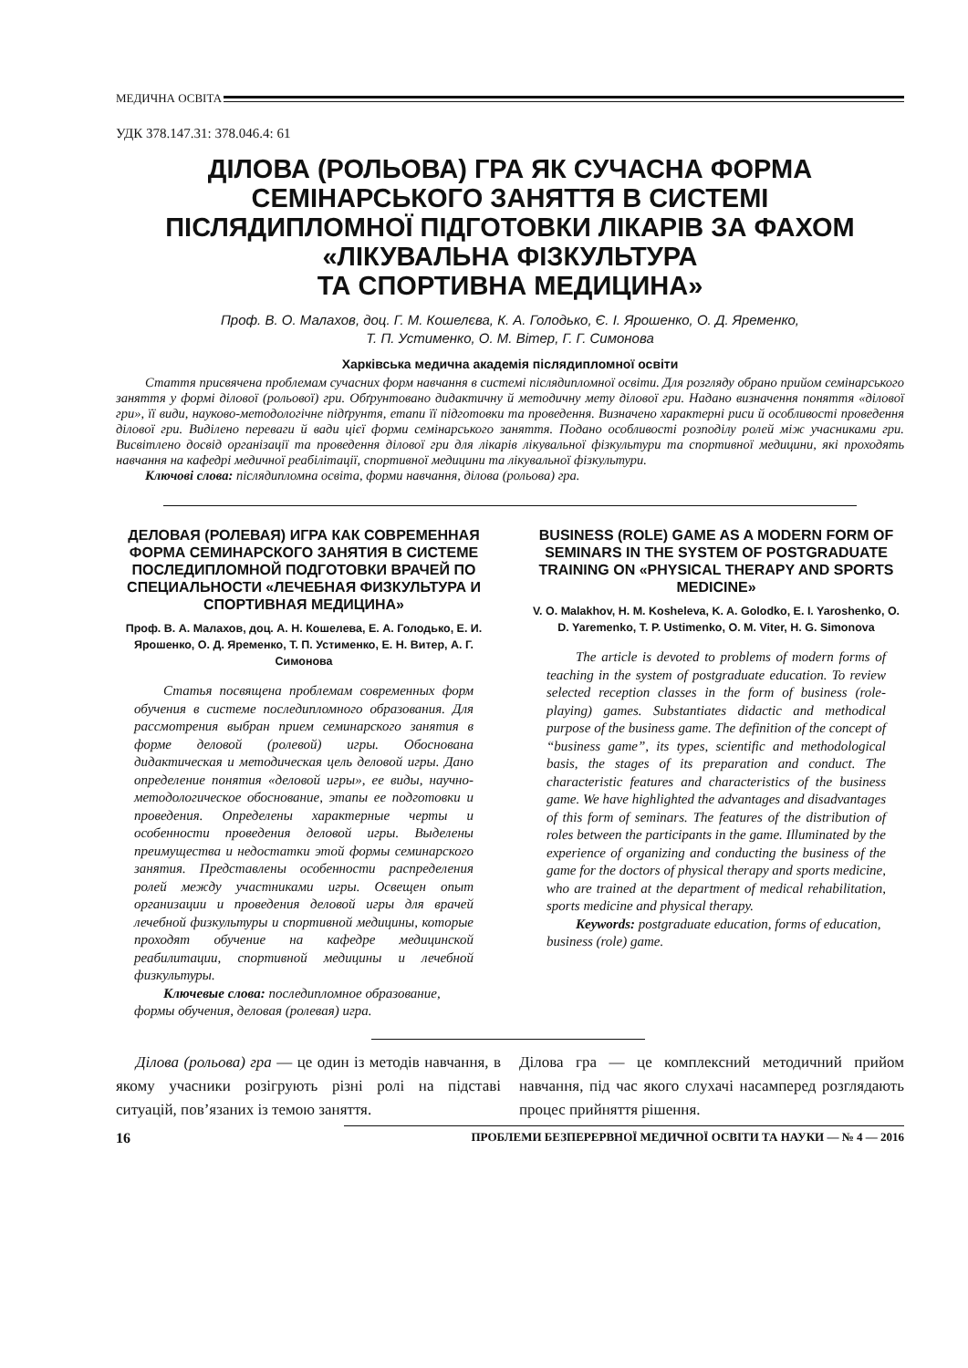МЕДИЧНА ОСВІТА
УДК 378.147.31: 378.046.4: 61
ДІЛОВА (РОЛЬОВА) ГРА ЯК СУЧАСНА ФОРМА
СЕМІНАРСЬКОГО ЗАНЯТТЯ В СИСТЕМІ
ПІСЛЯДИПЛОМНОЇ ПІДГОТОВКИ ЛІКАРІВ ЗА ФАХОМ
«ЛІКУВАЛЬНА ФІЗКУЛЬТУРА
ТА СПОРТИВНА МЕДИЦИНА»
Проф. В. О. Малахов, доц. Г. М. Кошелєва, К. А. Голодько, Є. І. Ярошенко, О. Д. Яременко,
Т. П. Устименко, О. М. Вітер, Г. Г. Симонова
Харківська медична академія післядипломної освіти
Стаття присвячена проблемам сучасних форм навчання в системі післядипломної освіти. Для розгляду обрано прийом семінарського заняття у формі ділової (рольової) гри. Обґрунтовано дидактичну й методичну мету ділової гри. Надано визначення поняття «ділової гри», її види, науково-методологічне підґрунтя, етапи її підготовки та проведення. Визначено характерні риси й особливості проведення ділової гри. Виділено переваги й вади цієї форми семінарського заняття. Подано особливості розподілу ролей між учасниками гри. Висвітлено досвід організації та проведення ділової гри для лікарів лікувальної фізкультури та спортивної медицини, які проходять навчання на кафедрі медичної реабілітації, спортивної медицини та лікувальної фізкультури.
Ключові слова: післядипломна освіта, форми навчання, ділова (рольова) гра.
ДЕЛОВАЯ (РОЛЕВАЯ) ИГРА КАК СОВРЕМЕННАЯ ФОРМА СЕМИНАРСКОГО ЗАНЯТИЯ В СИСТЕМЕ ПОСЛЕДИПЛОМНОЙ ПОДГОТОВКИ ВРАЧЕЙ ПО СПЕЦИАЛЬНОСТИ «ЛЕЧЕБНАЯ ФИЗКУЛЬТУРА И СПОРТИВНАЯ МЕДИЦИНА»
Проф. В. А. Малахов, доц. А. Н. Кошелева, Е. А. Голодько, Е. И. Ярошенко, О. Д. Яременко, Т. П. Устименко, Е. Н. Витер, А. Г. Симонова
Статья посвящена проблемам современных форм обучения в системе последипломного образования. Для рассмотрения выбран прием семинарского занятия в форме деловой (ролевой) игры. Обоснована дидактическая и методическая цель деловой игры. Дано определение понятия «деловой игры», ее виды, научно-методологическое обоснование, этапы ее подготовки и проведения. Определены характерные черты и особенности проведения деловой игры. Выделены преимущества и недостатки этой формы семинарского занятия. Представлены особенности распределения ролей между участниками игры. Освещен опыт организации и проведения деловой игры для врачей лечебной физкультуры и спортивной медицины, которые проходят обучение на кафедре медицинской реабилитации, спортивной медицины и лечебной физкультуры.
Ключевые слова: последипломное образование, формы обучения, деловая (ролевая) игра.
BUSINESS (ROLE) GAME AS A MODERN FORM OF SEMINARS IN THE SYSTEM OF POSTGRADUATE TRAINING ON «PHYSICAL THERAPY AND SPORTS MEDICINE»
V. O. Malakhov, H. M. Kosheleva, K. A. Golodko, E. I. Yaroshenko, O. D. Yaremenko, T. P. Ustimenko, O. M. Viter, H. G. Simonova
The article is devoted to problems of modern forms of teaching in the system of postgraduate education. To review selected reception classes in the form of business (role-playing) games. Substantiates didactic and methodical purpose of the business game. The definition of the concept of “business game”, its types, scientific and methodological basis, the stages of its preparation and conduct. The characteristic features and characteristics of the business game. We have highlighted the advantages and disadvantages of this form of seminars. The features of the distribution of roles between the participants in the game. Illuminated by the experience of organizing and conducting the business of the game for the doctors of physical therapy and sports medicine, who are trained at the department of medical rehabilitation, sports medicine and physical therapy.
Keywords: postgraduate education, forms of education, business (role) game.
Ділова (рольова) гра — це один із методів навчання, в якому учасники розігрують різні ролі на підставі ситуацій, пов’язаних із темою заняття.
Ділова гра — це комплексний методичний прийом навчання, під час якого слухачі насамперед розглядають процес прийняття рішення.
16 ПРОБЛЕМИ БЕЗПЕРЕРВНОЇ МЕДИЧНОЇ ОСВІТИ ТА НАУКИ — № 4 — 2016